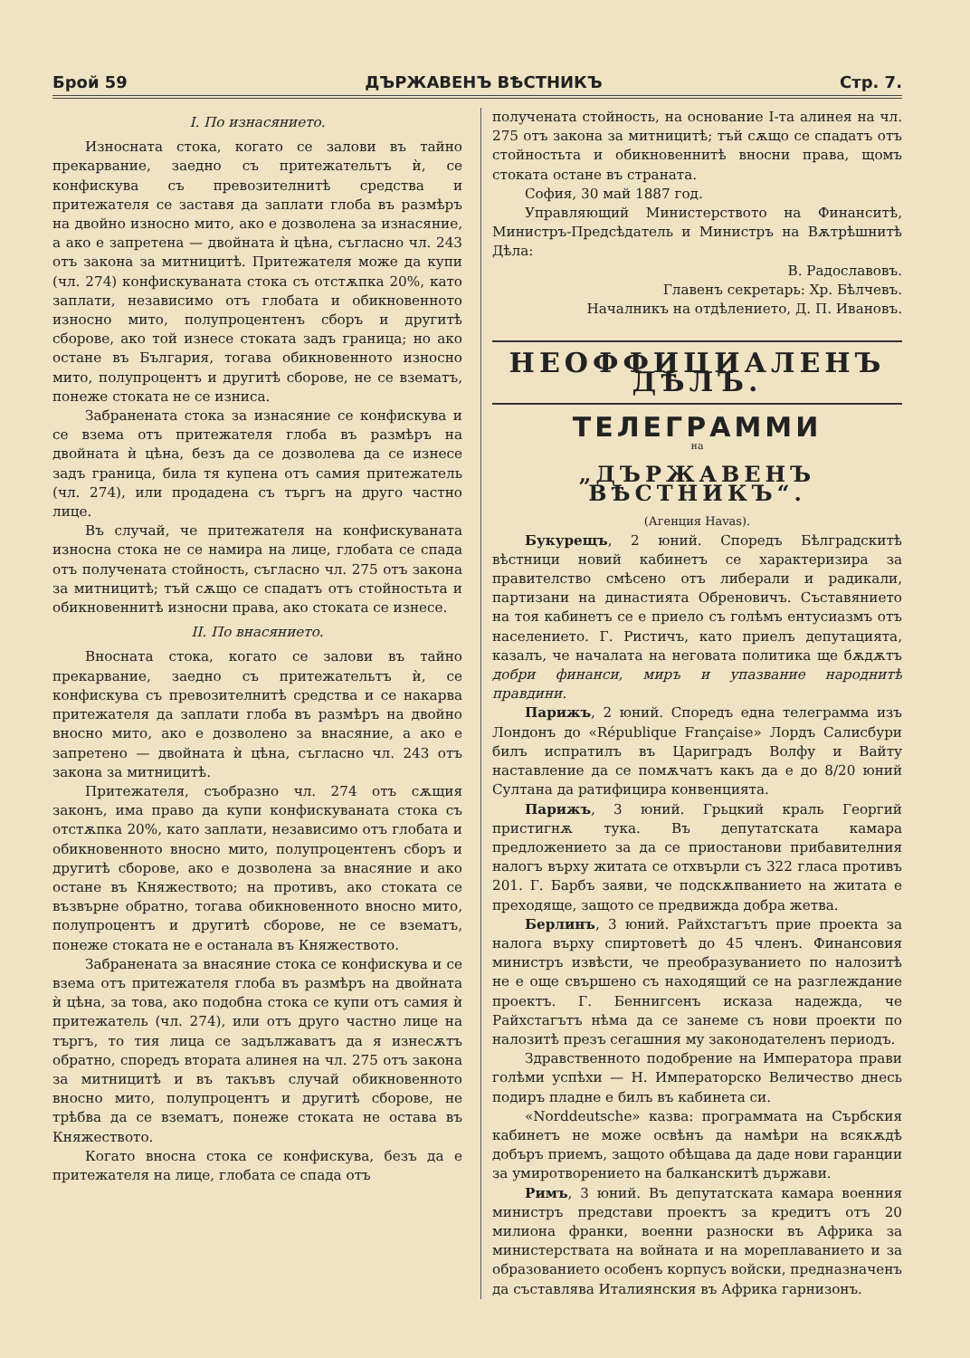Брой 59 ДЪРЖАВЕНЪ ВѢСТНИКЪ Стр. 7.
I. По изнасянието.
Износната стока, когато се залови въ тайно прекарвание, заедно съ притежательтъ ѝ, се конфискува съ превозителнитѣ средства и притежателя се заставя да заплати глоба въ размѣръ на двойно износно мито, ако е дозволена за изнасяние, а ако е запретена — двойната ѝ цѣна, съгласно чл. 243 отъ закона за митницитѣ. Притежателя може да купи (чл. 274) конфискуваната стока съ отстѫпка 20%, като заплати, независимо отъ глобата и обикновенното износно мито, полупроцентенъ сборъ и другитѣ сборове, ако той изнесе стоката задъ граница; но ако остане въ България, тогава обикновенното износно мито, полупроцентъ и другитѣ сборове, не се взематъ, понеже стоката не се изниса.
Забранената стока за изнасяние се конфискува и се взема отъ притежателя глоба въ размѣръ на двойната ѝ цѣна, безъ да се дозволева да се изнесе задъ граница, била тя купена отъ самия притежатель (чл. 274), или продадена съ търгъ на друго частно лице.
Въ случай, че притежателя на конфискуваната износна стока не се намира на лице, глобата се спада отъ получената стойность, съгласно чл. 275 отъ закона за митницитѣ; тъй сѫщо се спадатъ отъ стойностьта и обикновеннитѣ износни права, ако стоката се изнесе.
II. По внасянието.
Вносната стока, когато се залови въ тайно прекарвание, заедно съ притежательтъ ѝ, се конфискува съ превозителнитѣ средства и се накарва притежателя да заплати глоба въ размѣръ на двойно вносно мито, ако е дозволено за внасяние, а ако е запретено — двойната ѝ цѣна, съгласно чл. 243 отъ закона за митницитѣ.
Притежателя, съобразно чл. 274 отъ сѫщия законъ, има право да купи конфискуваната стока съ отстѫпка 20%, като заплати, независимо отъ глобата и обикновенното вносно мито, полупроцентенъ сборъ и другитѣ сборове, ако е дозволена за внасяние и ако остане въ Княжеството; на противъ, ако стоката се възвърне обратно, тогава обикновенното вносно мито, полупроцентъ и другитѣ сборове, не се взематъ, понеже стоката не е останала въ Княжеството.
Забранената за внасяние стока се конфискува и се взема отъ притежателя глоба въ размѣръ на двойната ѝ цѣна, за това, ако подобна стока се купи отъ самия ѝ притежатель (чл. 274), или отъ друго частно лице на търгъ, то тия лица се задължаватъ да я изнесѫтъ обратно, споредъ втората алинея на чл. 275 отъ закона за митницитѣ и въ такъвъ случай обикновенното вносно мито, полупроцентъ и другитѣ сборове, не трѣбва да се взематъ, понеже стоката не остава въ Княжеството.
Когато вносна стока се конфискува, безъ да е притежателя на лице, глобата се спада отъ
получената стойность, на основание I-та алинея на чл. 275 отъ закона за митницитѣ; тъй сѫщо се спадатъ отъ стойностьта и обикновеннитѣ вносни права, щомъ стоката остане въ страната.
София, 30 май 1887 год.
Управляющий Министерството на Финанситѣ, Министръ-Предсѣдатель и Министръ на Вѫтрѣшнитѣ Дѣла:
В. Радославовъ.
Главенъ секретарь: Хр. Бѣлчевъ.
Началникъ на отдѣлението, Д. П. Ивановъ.
НЕОФФИЦИАЛЕНЪ ДѢЛЪ.
ТЕЛЕГРАММИ
на
„ДЪРЖАВЕНЪ ВѢСТНИКЪ“.
(Агенция Havas).
Букурещъ, 2 юний. Споредъ Бѣлградскитѣ вѣстници новий кабинетъ се характеризира за правителство смѣсено отъ либерали и радикали, партизани на династията Обреновичъ. Съставянието на тоя кабинетъ се е приело съ голѣмъ ентусиазмъ отъ населението. Г. Ристичъ, като приелъ депутацията, казалъ, че началата на неговата политика ще бѫдѫтъ добри финанси, миръ и упазвание народнитѣ правдини.
Парижъ, 2 юний. Споредъ една телеграмма изъ Лондонъ до «République Française» Лордъ Салисбури билъ испратилъ въ Цариградъ Волфу и Вайту наставление да се помѫчатъ какъ да е до 8/20 юний Султана да ратифицира конвенцията.
Парижъ, 3 юний. Грьцкий краль Георгий пристигнѫ тука. Въ депутатската камара предложението за да се приостанови прибавителния налогъ върху житата се отхвърли съ 322 гласа противъ 201. Г. Барбъ заяви, че подскѫпванието на житата е преходяще, защото се предвижда добра жетва.
Берлинъ, 3 юний. Райхстагътъ прие проекта за налога върху спиртоветѣ до 45 членъ. Финансовия министръ извѣсти, че преобразуванието по налозитѣ не е още свършено съ находящий се на разглеждание проектъ. Г. Беннигсенъ исказа надежда, че Райхстагътъ нѣма да се занеме съ нови проекти по налозитѣ презъ сегашния му законодателенъ периодъ.
Здравственното подобрение на Императора прави голѣми успѣхи — Н. Императорско Величество днесь подиръ пладне е билъ въ кабинета си.
«Norddeutsche» казва: программата на Сърбския кабинетъ не може освѣнъ да намѣри на всякѫдѣ добъръ приемъ, защото обѣщава да даде нови гаранции за умиротворението на балканскитѣ държави.
Римъ, 3 юний. Въ депутатската камара военния министръ представи проектъ за кредитъ отъ 20 милиона франки, военни разноски въ Африка за министерствата на войната и на мореплаванието и за образованието особенъ корпусъ войски, предназначенъ да съставлява Италиянския въ Африка гарнизонъ.